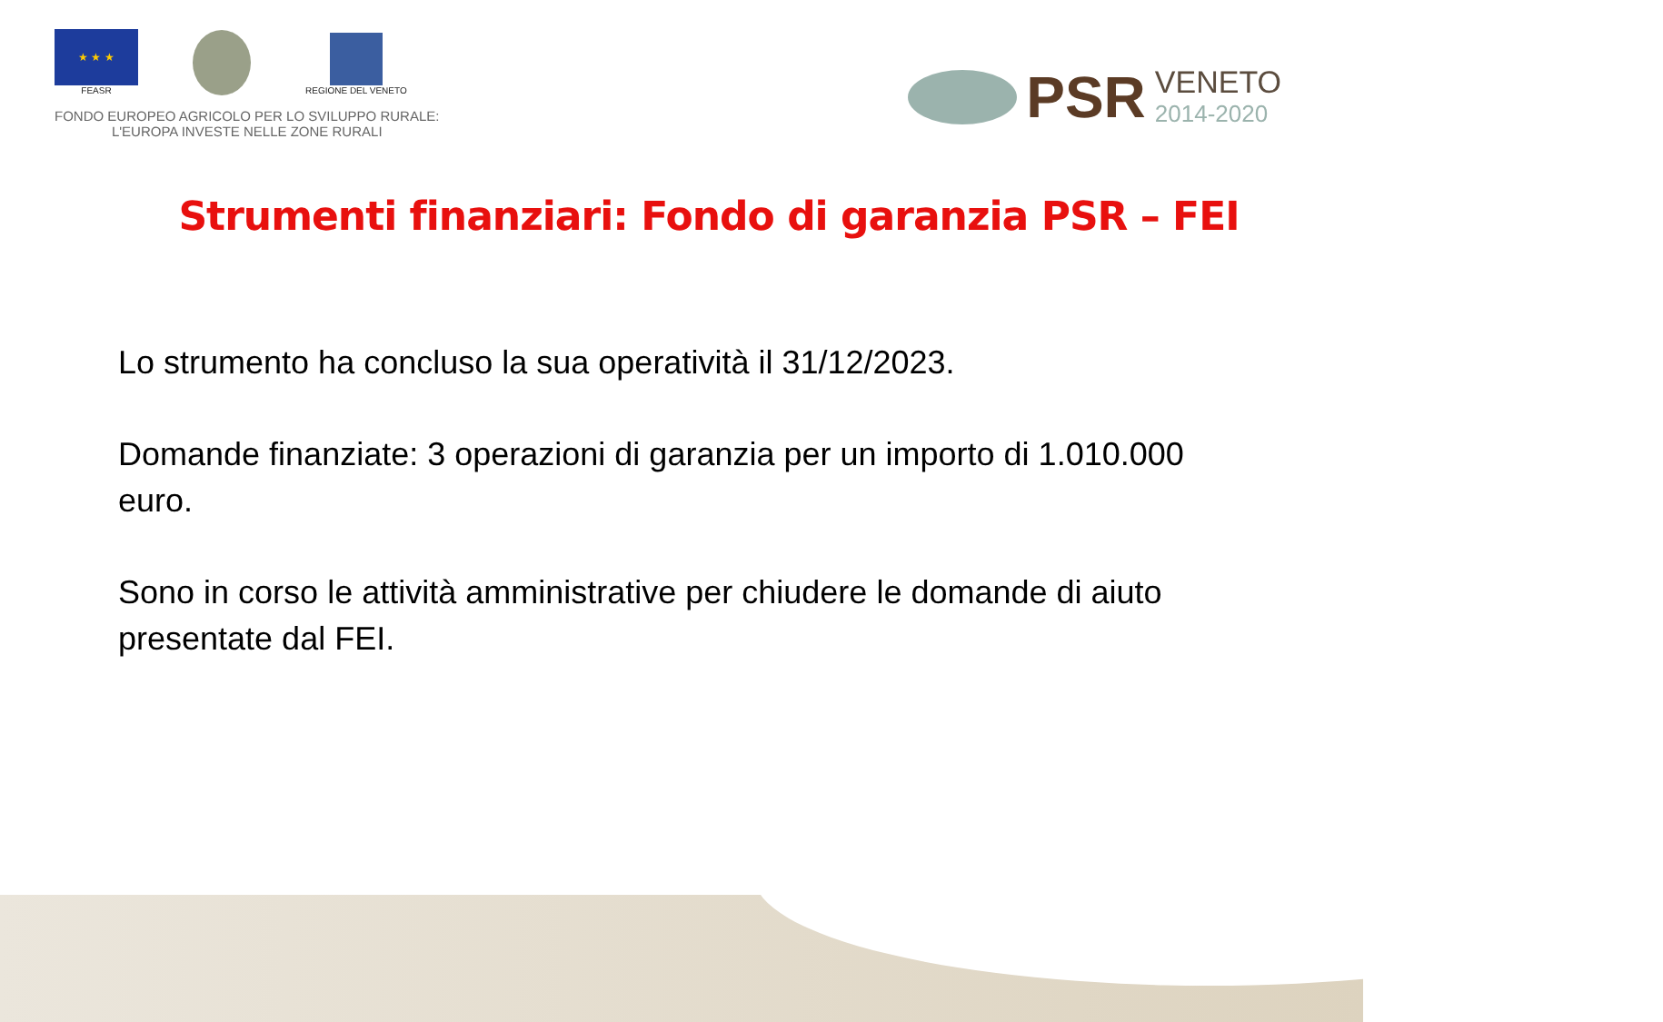★ ★ ★
FEASR
REGIONE DEL VENETO
FONDO EUROPEO AGRICOLO PER LO SVILUPPO RURALE:
L'EUROPA INVESTE NELLE ZONE RURALI
PSR VENETO
2014-2020
Strumenti finanziari: Fondo di garanzia PSR – FEI
Lo strumento ha concluso la sua operatività il 31/12/2023.
Domande finanziate: 3 operazioni di garanzia per un importo di 1.010.000 euro.
Sono in corso le attività amministrative per chiudere le domande di aiuto presentate dal FEI.